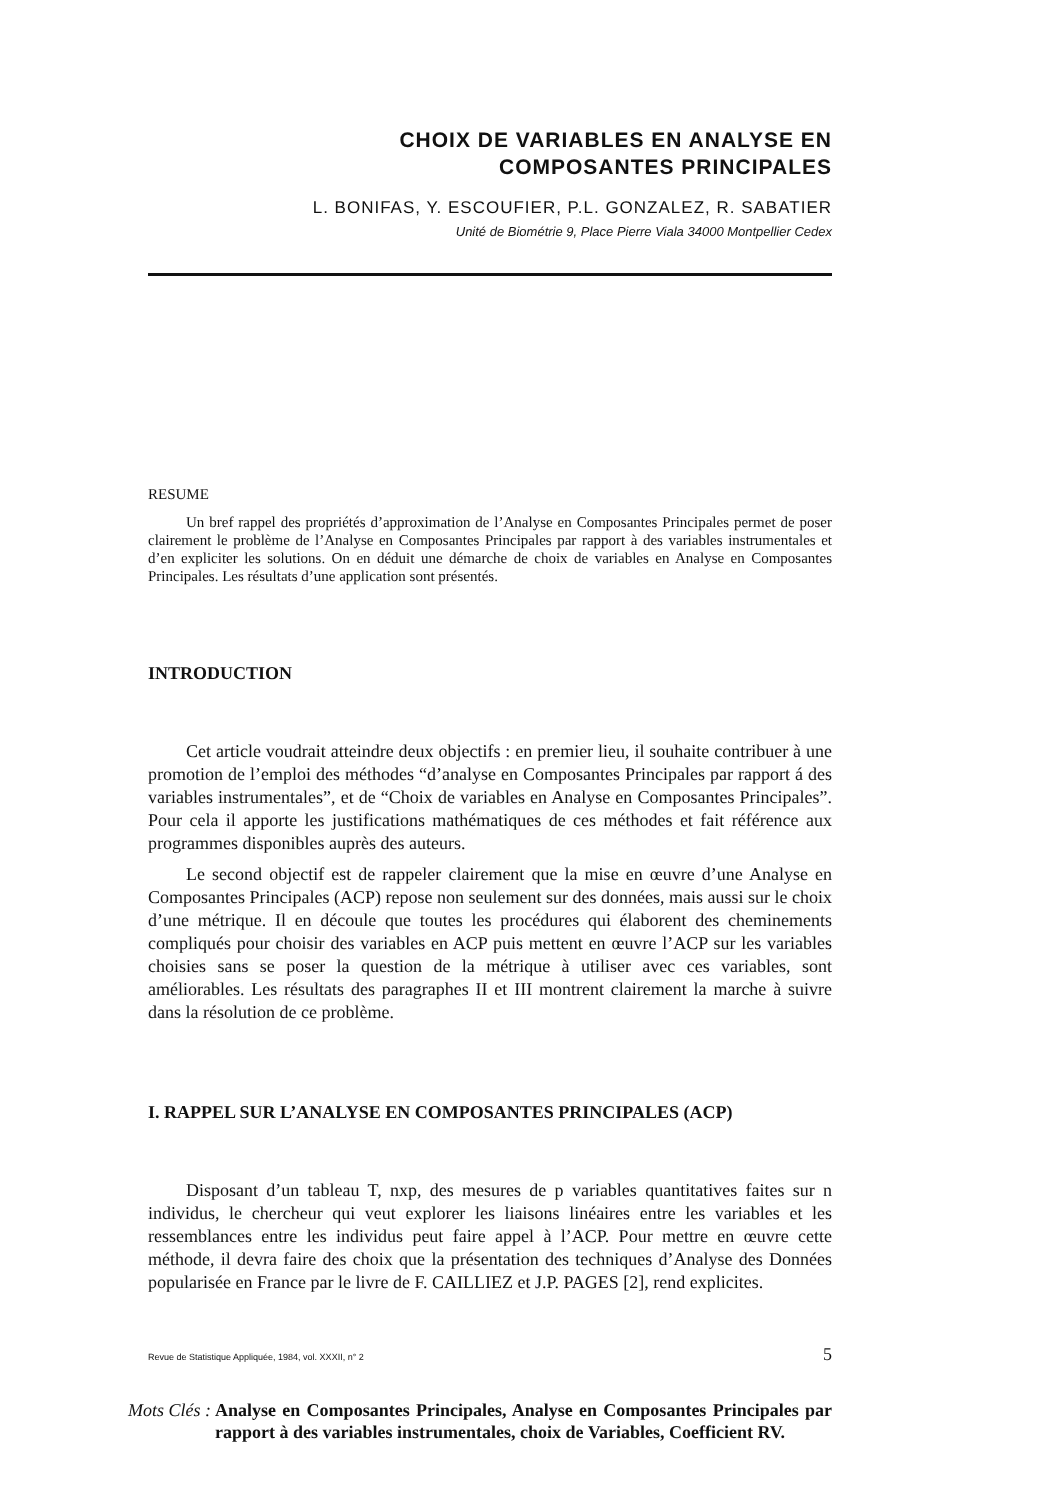CHOIX DE VARIABLES EN ANALYSE EN
COMPOSANTES PRINCIPALES
L. BONIFAS, Y. ESCOUFIER, P.L. GONZALEZ, R. SABATIER
Unité de Biométrie 9, Place Pierre Viala 34000 Montpellier Cedex
RESUME
Un bref rappel des propriétés d’approximation de l’Analyse en Composantes Principales permet de poser clairement le problème de l’Analyse en Composantes Principales par rapport à des variables instrumentales et d’en expliciter les solutions. On en déduit une démarche de choix de variables en Analyse en Composantes Principales. Les résultats d’une application sont présentés.
INTRODUCTION
Cet article voudrait atteindre deux objectifs : en premier lieu, il souhaite contribuer à une promotion de l’emploi des méthodes “d’analyse en Composantes Principales par rapport á des variables instrumentales”, et de “Choix de variables en Analyse en Composantes Principales”. Pour cela il apporte les justifications mathématiques de ces méthodes et fait référence aux programmes disponibles auprès des auteurs.
Le second objectif est de rappeler clairement que la mise en œuvre d’une Analyse en Composantes Principales (ACP) repose non seulement sur des données, mais aussi sur le choix d’une métrique. Il en découle que toutes les procédures qui élaborent des cheminements compliqués pour choisir des variables en ACP puis mettent en œuvre l’ACP sur les variables choisies sans se poser la question de la métrique à utiliser avec ces variables, sont améliorables. Les résultats des paragraphes II et III montrent clairement la marche à suivre dans la résolution de ce problème.
I. RAPPEL SUR L’ANALYSE EN COMPOSANTES PRINCIPALES (ACP)
Disposant d’un tableau T, nxp, des mesures de p variables quantitatives faites sur n individus, le chercheur qui veut explorer les liaisons linéaires entre les variables et les ressemblances entre les individus peut faire appel à l’ACP. Pour mettre en œuvre cette méthode, il devra faire des choix que la présentation des techniques d’Analyse des Données popularisée en France par le livre de F. CAILLIEZ et J.P. PAGES [2], rend explicites.
Revue de Statistique Appliquée, 1984, vol. XXXII, n° 2 5
Mots Clés : Analyse en Composantes Principales, Analyse en Composantes Principales par rapport à des variables instrumentales, choix de Variables, Coefficient RV.